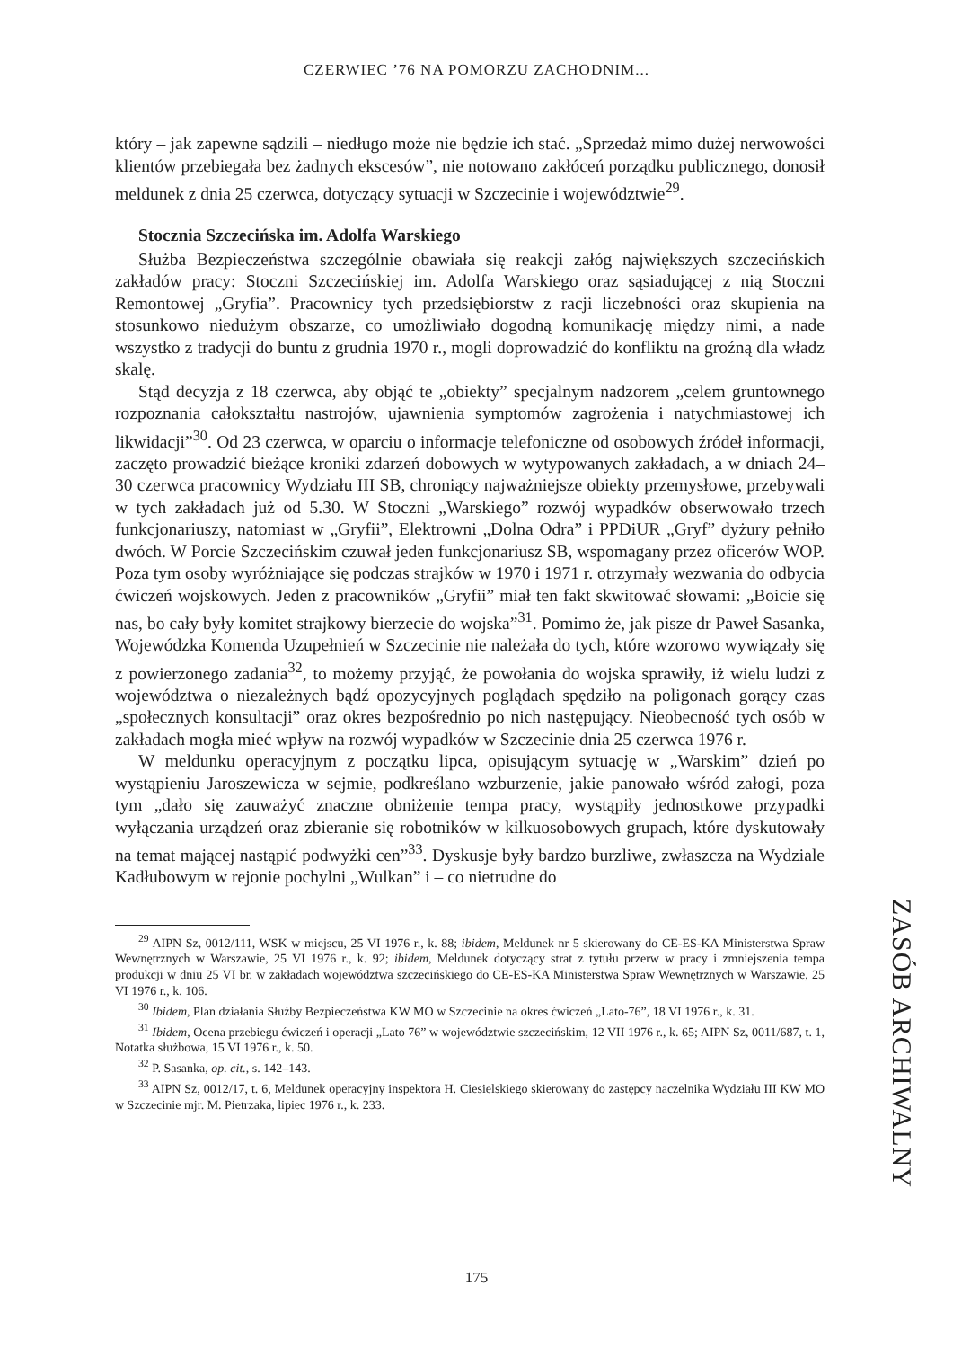CZERWIEC ’76 NA POMORZU ZACHODNIM...
który – jak zapewne sądzili – niedługo może nie będzie ich stać. „Sprzedaż mimo dużej nerwowości klientów przebiegała bez żadnych ekscesów”, nie notowano zakłóceń porządku publicznego, donosił meldunek z dnia 25 czerwca, dotyczący sytuacji w Szczecinie i województwie<sup>29</sup>.
Stocznia Szczecińska im. Adolfa Warskiego
Służba Bezpieczeństwa szczególnie obawiała się reakcji załóg największych szczecińskich zakładów pracy: Stoczni Szczecińskiej im. Adolfa Warskiego oraz sąsiadującej z nią Stoczni Remontowej „Gryfia”. Pracownicy tych przedsiębiorstw z racji liczebności oraz skupienia na stosunkowo niedużym obszarze, co umożliwiało dogodną komunikację między nimi, a nade wszystko z tradycji do buntu z grudnia 1970 r., mogli doprowadzić do konfliktu na groźną dla władz skalę.
Stąd decyzja z 18 czerwca, aby objąć te „obiekty” specjalnym nadzorem „celem gruntownego rozpoznania całokształtu nastrojów, ujawnienia symptomów zagrożenia i natychmiastowej ich likwidacji”<sup>30</sup>. Od 23 czerwca, w oparciu o informacje telefoniczne od osobowych źródeł informacji, zaczęto prowadzić bieżące kroniki zdarzeń dobowych w wytypowanych zakładach, a w dniach 24–30 czerwca pracownicy Wydziału III SB, chroniący najważniejsze obiekty przemysłowe, przebywali w tych zakładach już od 5.30. W Stoczni „Warskiego” rozwój wypadków obserwowało trzech funkcjonariuszy, natomiast w „Gryfii”, Elektrowni „Dolna Odra” i PPDiUR „Gryf” dyżury pełniło dwóch. W Porcie Szczecińskim czuwał jeden funkcjonariusz SB, wspomagany przez oficerów WOP. Poza tym osoby wyróżniające się podczas strajków w 1970 i 1971 r. otrzymały wezwania do odbycia ćwiczeń wojskowych. Jeden z pracowników „Gryfii” miał ten fakt skwitować słowami: „Boicie się nas, bo cały były komitet strajkowy bierzecie do wojska”<sup>31</sup>. Pomimo że, jak pisze dr Paweł Sasanka, Wojewódzka Komenda Uzupełnień w Szczecinie nie należała do tych, które wzorowo wywiązały się z powierzonego zadania<sup>32</sup>, to możemy przyjąć, że powołania do wojska sprawiły, iż wielu ludzi z województwa o niezależnych bądź opozycyjnych poglądach spędziło na poligonach gorący czas „społecznych konsultacji” oraz okres bezpośrednio po nich następujący. Nieobecność tych osób w zakładach mogła mieć wpływ na rozwój wypadków w Szczecinie dnia 25 czerwca 1976 r.
W meldunku operacyjnym z początku lipca, opisującym sytuację w „Warskim” dzień po wystąpieniu Jaroszewicza w sejmie, podkreślano wzburzenie, jakie panowało wśród załogi, poza tym „dało się zauważyć znaczne obniżenie tempa pracy, wystąpiły jednostkowe przypadki wyłączania urządzeń oraz zbieranie się robotników w kilkuosobowych grupach, które dyskutowały na temat mającej nastąpić podwyżki cen”<sup>33</sup>. Dyskusje były bardzo burzliwe, zwłaszcza na Wydziale Kadłubowym w rejonie pochylni „Wulkan” i – co nietrudne do
<sup>29</sup> AIPN Sz, 0012/111, WSK w miejscu, 25 VI 1976 r., k. 88; ibidem, Meldunek nr 5 skierowany do CE-ES-KA Ministerstwa Spraw Wewnętrznych w Warszawie, 25 VI 1976 r., k. 92; ibidem, Meldunek dotyczący strat z tytułu przerw w pracy i zmniejszenia tempa produkcji w dniu 25 VI br. w zakładach województwa szczecińskiego do CE-ES-KA Ministerstwa Spraw Wewnętrznych w Warszawie, 25 VI 1976 r., k. 106.
<sup>30</sup> Ibidem, Plan działania Służby Bezpieczeństwa KW MO w Szczecinie na okres ćwiczeń „Lato-76”, 18 VI 1976 r., k. 31.
<sup>31</sup> Ibidem, Ocena przebiegu ćwiczeń i operacji „Lato 76” w województwie szczecińskim, 12 VII 1976 r., k. 65; AIPN Sz, 0011/687, t. 1, Notatka służbowa, 15 VI 1976 r., k. 50.
<sup>32</sup> P. Sasanka, op. cit., s. 142–143.
<sup>33</sup> AIPN Sz, 0012/17, t. 6, Meldunek operacyjny inspektora H. Ciesielskiego skierowany do zastępcy naczelnika Wydziału III KW MO w Szczecinie mjr. M. Pietrzaka, lipiec 1976 r., k. 233.
ZASÓB ARCHIWALNY
175